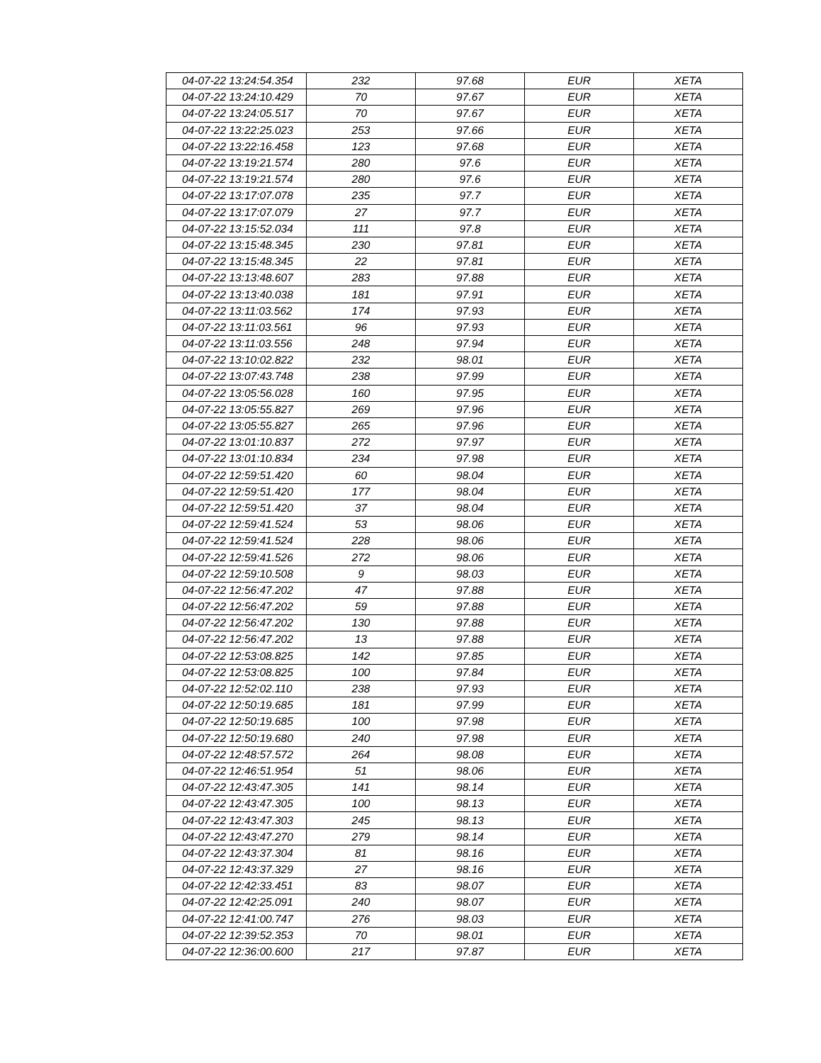| 04-07-22 13:24:54.354 | 232 | 97.68 | EUR | XETA |
| 04-07-22 13:24:10.429 | 70 | 97.67 | EUR | XETA |
| 04-07-22 13:24:05.517 | 70 | 97.67 | EUR | XETA |
| 04-07-22 13:22:25.023 | 253 | 97.66 | EUR | XETA |
| 04-07-22 13:22:16.458 | 123 | 97.68 | EUR | XETA |
| 04-07-22 13:19:21.574 | 280 | 97.6 | EUR | XETA |
| 04-07-22 13:19:21.574 | 280 | 97.6 | EUR | XETA |
| 04-07-22 13:17:07.078 | 235 | 97.7 | EUR | XETA |
| 04-07-22 13:17:07.079 | 27 | 97.7 | EUR | XETA |
| 04-07-22 13:15:52.034 | 111 | 97.8 | EUR | XETA |
| 04-07-22 13:15:48.345 | 230 | 97.81 | EUR | XETA |
| 04-07-22 13:15:48.345 | 22 | 97.81 | EUR | XETA |
| 04-07-22 13:13:48.607 | 283 | 97.88 | EUR | XETA |
| 04-07-22 13:13:40.038 | 181 | 97.91 | EUR | XETA |
| 04-07-22 13:11:03.562 | 174 | 97.93 | EUR | XETA |
| 04-07-22 13:11:03.561 | 96 | 97.93 | EUR | XETA |
| 04-07-22 13:11:03.556 | 248 | 97.94 | EUR | XETA |
| 04-07-22 13:10:02.822 | 232 | 98.01 | EUR | XETA |
| 04-07-22 13:07:43.748 | 238 | 97.99 | EUR | XETA |
| 04-07-22 13:05:56.028 | 160 | 97.95 | EUR | XETA |
| 04-07-22 13:05:55.827 | 269 | 97.96 | EUR | XETA |
| 04-07-22 13:05:55.827 | 265 | 97.96 | EUR | XETA |
| 04-07-22 13:01:10.837 | 272 | 97.97 | EUR | XETA |
| 04-07-22 13:01:10.834 | 234 | 97.98 | EUR | XETA |
| 04-07-22 12:59:51.420 | 60 | 98.04 | EUR | XETA |
| 04-07-22 12:59:51.420 | 177 | 98.04 | EUR | XETA |
| 04-07-22 12:59:51.420 | 37 | 98.04 | EUR | XETA |
| 04-07-22 12:59:41.524 | 53 | 98.06 | EUR | XETA |
| 04-07-22 12:59:41.524 | 228 | 98.06 | EUR | XETA |
| 04-07-22 12:59:41.526 | 272 | 98.06 | EUR | XETA |
| 04-07-22 12:59:10.508 | 9 | 98.03 | EUR | XETA |
| 04-07-22 12:56:47.202 | 47 | 97.88 | EUR | XETA |
| 04-07-22 12:56:47.202 | 59 | 97.88 | EUR | XETA |
| 04-07-22 12:56:47.202 | 130 | 97.88 | EUR | XETA |
| 04-07-22 12:56:47.202 | 13 | 97.88 | EUR | XETA |
| 04-07-22 12:53:08.825 | 142 | 97.85 | EUR | XETA |
| 04-07-22 12:53:08.825 | 100 | 97.84 | EUR | XETA |
| 04-07-22 12:52:02.110 | 238 | 97.93 | EUR | XETA |
| 04-07-22 12:50:19.685 | 181 | 97.99 | EUR | XETA |
| 04-07-22 12:50:19.685 | 100 | 97.98 | EUR | XETA |
| 04-07-22 12:50:19.680 | 240 | 97.98 | EUR | XETA |
| 04-07-22 12:48:57.572 | 264 | 98.08 | EUR | XETA |
| 04-07-22 12:46:51.954 | 51 | 98.06 | EUR | XETA |
| 04-07-22 12:43:47.305 | 141 | 98.14 | EUR | XETA |
| 04-07-22 12:43:47.305 | 100 | 98.13 | EUR | XETA |
| 04-07-22 12:43:47.303 | 245 | 98.13 | EUR | XETA |
| 04-07-22 12:43:47.270 | 279 | 98.14 | EUR | XETA |
| 04-07-22 12:43:37.304 | 81 | 98.16 | EUR | XETA |
| 04-07-22 12:43:37.329 | 27 | 98.16 | EUR | XETA |
| 04-07-22 12:42:33.451 | 83 | 98.07 | EUR | XETA |
| 04-07-22 12:42:25.091 | 240 | 98.07 | EUR | XETA |
| 04-07-22 12:41:00.747 | 276 | 98.03 | EUR | XETA |
| 04-07-22 12:39:52.353 | 70 | 98.01 | EUR | XETA |
| 04-07-22 12:36:00.600 | 217 | 97.87 | EUR | XETA |